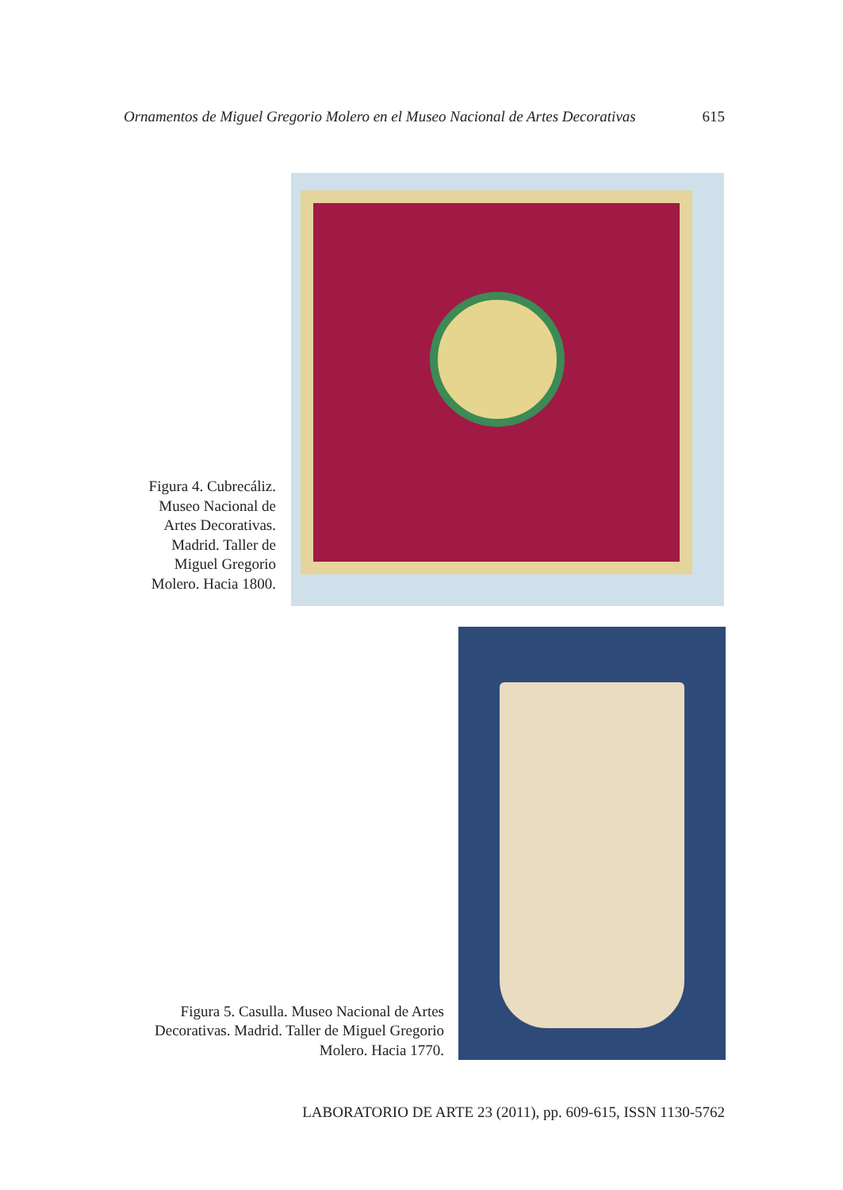Ornamentos de Miguel Gregorio Molero en el Museo Nacional de Artes Decorativas 615
Figura 4. Cubrecáliz. Museo Nacional de Artes Decorativas. Madrid. Taller de Miguel Gregorio Molero. Hacia 1800.
Figura 5. Casulla. Museo Nacional de Artes Decorativas. Madrid. Taller de Miguel Gregorio Molero. Hacia 1770.
LABORATORIO DE ARTE 23 (2011), pp. 609-615, ISSN 1130-5762